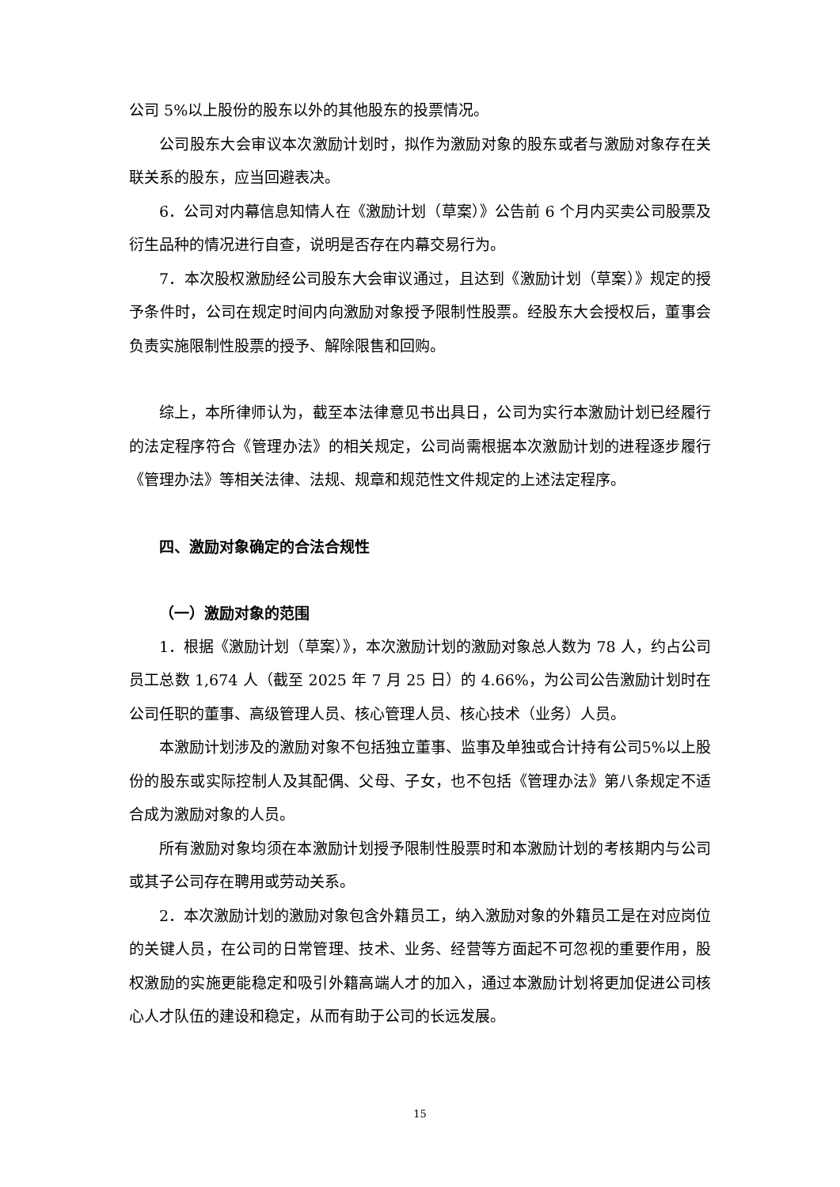公司 5%以上股份的股东以外的其他股东的投票情况。
公司股东大会审议本次激励计划时，拟作为激励对象的股东或者与激励对象存在关联关系的股东，应当回避表决。
6．公司对内幕信息知情人在《激励计划（草案）》公告前 6 个月内买卖公司股票及衍生品种的情况进行自查，说明是否存在内幕交易行为。
7．本次股权激励经公司股东大会审议通过，且达到《激励计划（草案）》规定的授予条件时，公司在规定时间内向激励对象授予限制性股票。经股东大会授权后，董事会负责实施限制性股票的授予、解除限售和回购。
综上，本所律师认为，截至本法律意见书出具日，公司为实行本激励计划已经履行的法定程序符合《管理办法》的相关规定，公司尚需根据本次激励计划的进程逐步履行《管理办法》等相关法律、法规、规章和规范性文件规定的上述法定程序。
四、激励对象确定的合法合规性
（一）激励对象的范围
1．根据《激励计划（草案）》，本次激励计划的激励对象总人数为 78 人，约占公司员工总数 1,674 人（截至 2025 年 7 月 25 日）的 4.66%，为公司公告激励计划时在公司任职的董事、高级管理人员、核心管理人员、核心技术（业务）人员。
本激励计划涉及的激励对象不包括独立董事、监事及单独或合计持有公司5%以上股份的股东或实际控制人及其配偶、父母、子女，也不包括《管理办法》第八条规定不适合成为激励对象的人员。
所有激励对象均须在本激励计划授予限制性股票时和本激励计划的考核期内与公司或其子公司存在聘用或劳动关系。
2．本次激励计划的激励对象包含外籍员工，纳入激励对象的外籍员工是在对应岗位的关键人员，在公司的日常管理、技术、业务、经营等方面起不可忽视的重要作用，股权激励的实施更能稳定和吸引外籍高端人才的加入，通过本激励计划将更加促进公司核心人才队伍的建设和稳定，从而有助于公司的长远发展。
15